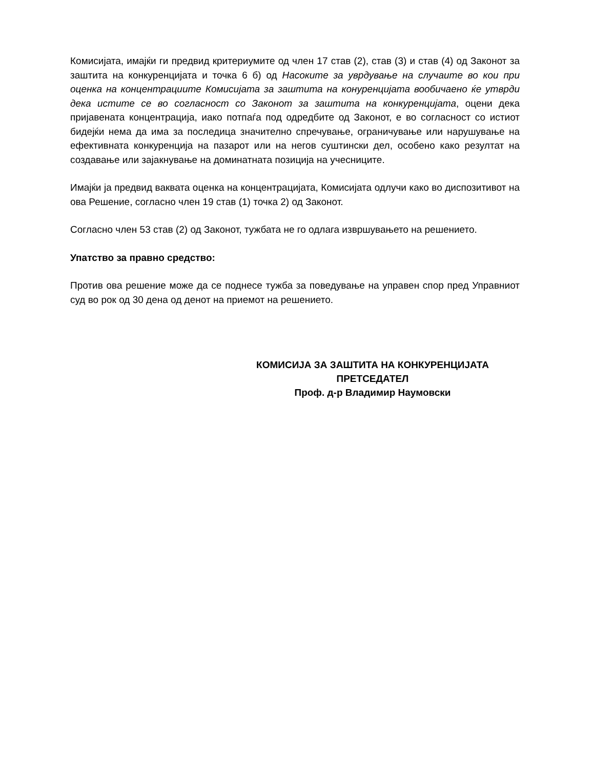Комисијата, имајќи ги предвид критериумите од член 17 став (2), став (3) и став (4) од Законот за заштита на конкуренцијата и точка 6 б) од Насоките за уврдување на случаите во кои при оценка на концентрациите Комисијата за заштита на конуренцијата вообичаено ќе утврди дека истите се во согласност со Законот за заштита на конкуренцијата, оцени дека пријавената концентрација, иако потпаѓа под одредбите од Законот, е во согласност со истиот бидејќи нема да има за последица значително спречување, ограничување или нарушување на ефективната конкуренција на пазарот или на негов суштински дел, особено како резултат на создавање или зајакнување на доминатната позиција на учесниците.
Имајќи ја предвид ваквата оценка на концентрацијата, Комисијата одлучи како во диспозитивот на ова Решение, согласно член 19 став (1) точка 2) од Законот.
Согласно член 53 став (2) од Законот, тужбата не го одлага извршувањето на решението.
Упатство за правно средство:
Против ова решение може да се поднесе тужба за поведување на управен спор пред Управниот суд во рок од 30 дена од денот на приемот на решението.
КОМИСИЈА ЗА ЗАШТИТА НА КОНКУРЕНЦИЈАТА
ПРЕТСЕДАТЕЛ
Проф. д-р Владимир Наумовски